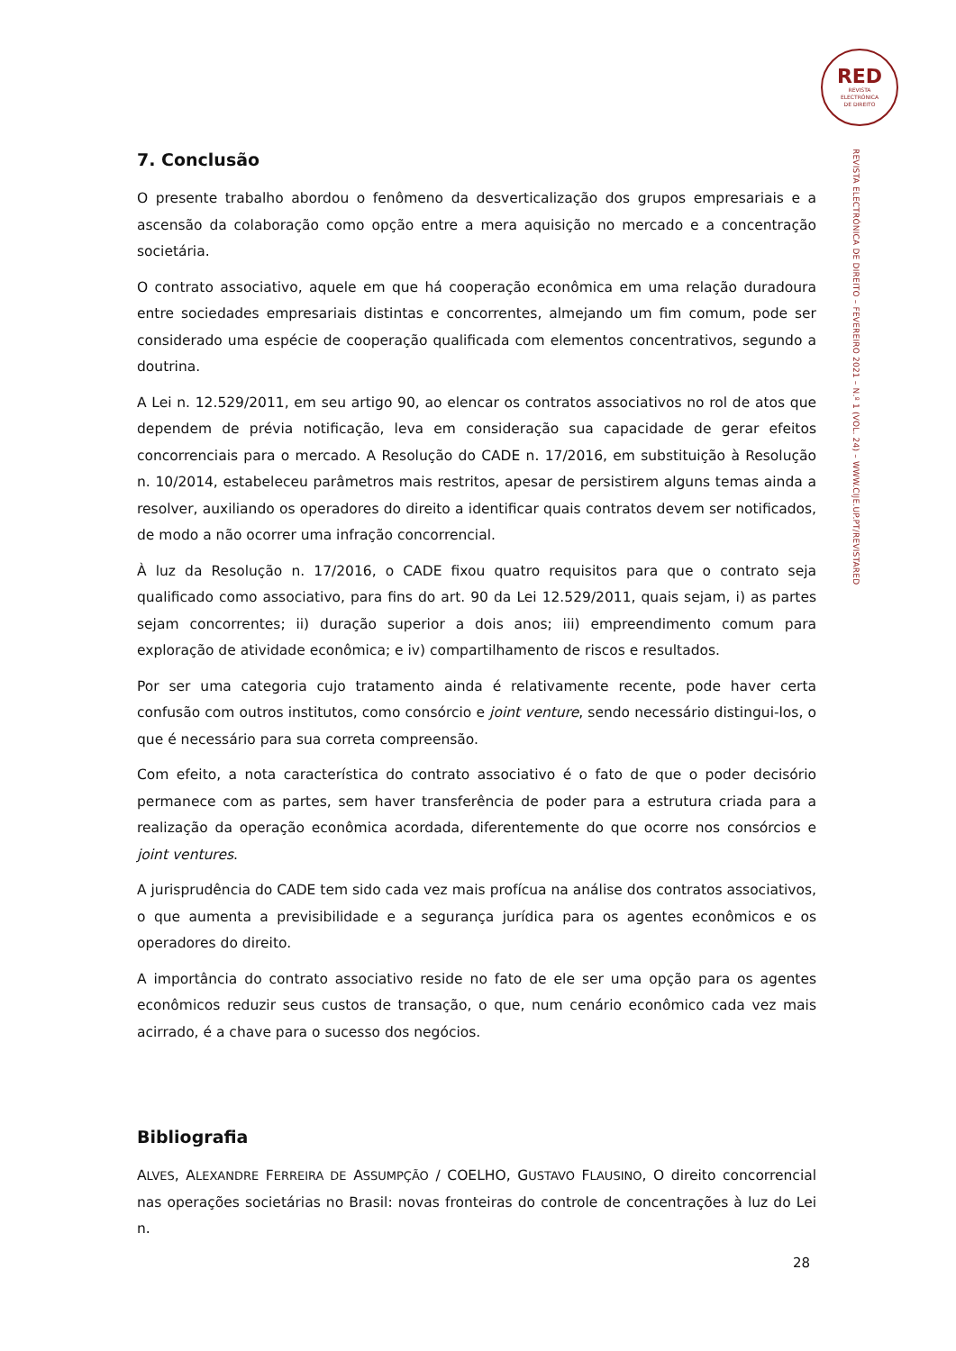RED
REVISTA
ELECTRÓNICA
DE DIREITO
REVISTA ELECTRÓNICA DE DIREITO – FEVEREIRO 2021 – N.º 1 (VOL. 24) – WWW.CIJE.UP.PT/REVISTARED
7. Conclusão
O presente trabalho abordou o fenômeno da desverticalização dos grupos empresariais e a ascensão da colaboração como opção entre a mera aquisição no mercado e a concentração societária.
O contrato associativo, aquele em que há cooperação econômica em uma relação duradoura entre sociedades empresariais distintas e concorrentes, almejando um fim comum, pode ser considerado uma espécie de cooperação qualificada com elementos concentrativos, segundo a doutrina.
A Lei n. 12.529/2011, em seu artigo 90, ao elencar os contratos associativos no rol de atos que dependem de prévia notificação, leva em consideração sua capacidade de gerar efeitos concorrenciais para o mercado. A Resolução do CADE n. 17/2016, em substituição à Resolução n. 10/2014, estabeleceu parâmetros mais restritos, apesar de persistirem alguns temas ainda a resolver, auxiliando os operadores do direito a identificar quais contratos devem ser notificados, de modo a não ocorrer uma infração concorrencial.
À luz da Resolução n. 17/2016, o CADE fixou quatro requisitos para que o contrato seja qualificado como associativo, para fins do art. 90 da Lei 12.529/2011, quais sejam, i) as partes sejam concorrentes; ii) duração superior a dois anos; iii) empreendimento comum para exploração de atividade econômica; e iv) compartilhamento de riscos e resultados.
Por ser uma categoria cujo tratamento ainda é relativamente recente, pode haver certa confusão com outros institutos, como consórcio e joint venture, sendo necessário distingui-los, o que é necessário para sua correta compreensão.
Com efeito, a nota característica do contrato associativo é o fato de que o poder decisório permanece com as partes, sem haver transferência de poder para a estrutura criada para a realização da operação econômica acordada, diferentemente do que ocorre nos consórcios e joint ventures.
A jurisprudência do CADE tem sido cada vez mais profícua na análise dos contratos associativos, o que aumenta a previsibilidade e a segurança jurídica para os agentes econômicos e os operadores do direito.
A importância do contrato associativo reside no fato de ele ser uma opção para os agentes econômicos reduzir seus custos de transação, o que, num cenário econômico cada vez mais acirrado, é a chave para o sucesso dos negócios.
Bibliografia
ALVES, ALEXANDRE FERREIRA DE ASSUMPÇÃO / COELHO, GUSTAVO FLAUSINO, O direito concorrencial nas operações societárias no Brasil: novas fronteiras do controle de concentrações à luz do Lei n.
28